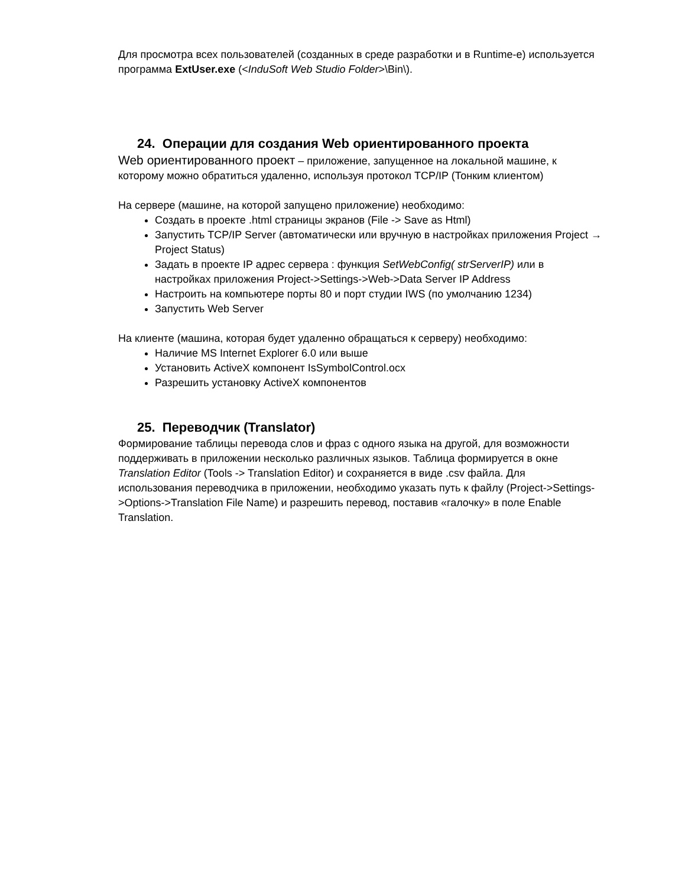Для просмотра всех пользователей (созданных в среде разработки и в Runtime-е) используется программа ExtUser.exe (<InduSoft Web Studio Folder>\Bin\).
24. Операции для создания Web ориентированного проекта
Web ориентированного проект – приложение, запущенное на локальной машине, к которому можно обратиться удаленно, используя протокол TCP/IP (Тонким клиентом)
На сервере (машине, на которой запущено приложение) необходимо:
Создать в проекте .html страницы экранов (File -> Save as Html)
Запустить TCP/IP Server (автоматически или вручную в настройках приложения Project → Project Status)
Задать в проекте IP адрес сервера : функция SetWebConfig( strServerIP) или в настройках приложения Project->Settings->Web->Data Server IP Address
Настроить на компьютере порты 80 и порт студии IWS (по умолчанию 1234)
Запустить Web Server
На клиенте (машина, которая будет удаленно обращаться к серверу) необходимо:
Наличие MS Internet Explorer 6.0 или выше
Установить ActiveX компонент IsSymbolControl.ocx
Разрешить установку ActiveX компонентов
25. Переводчик (Translator)
Формирование таблицы перевода слов и фраз с одного языка на другой, для возможности поддерживать в приложении несколько различных языков. Таблица формируется в окне Translation Editor (Tools -> Translation Editor) и сохраняется в виде .csv файла. Для использования переводчика в приложении, необходимо указать путь к файлу (Project->Settings->Options->Translation File Name) и разрешить перевод, поставив «галочку» в поле Enable Translation.